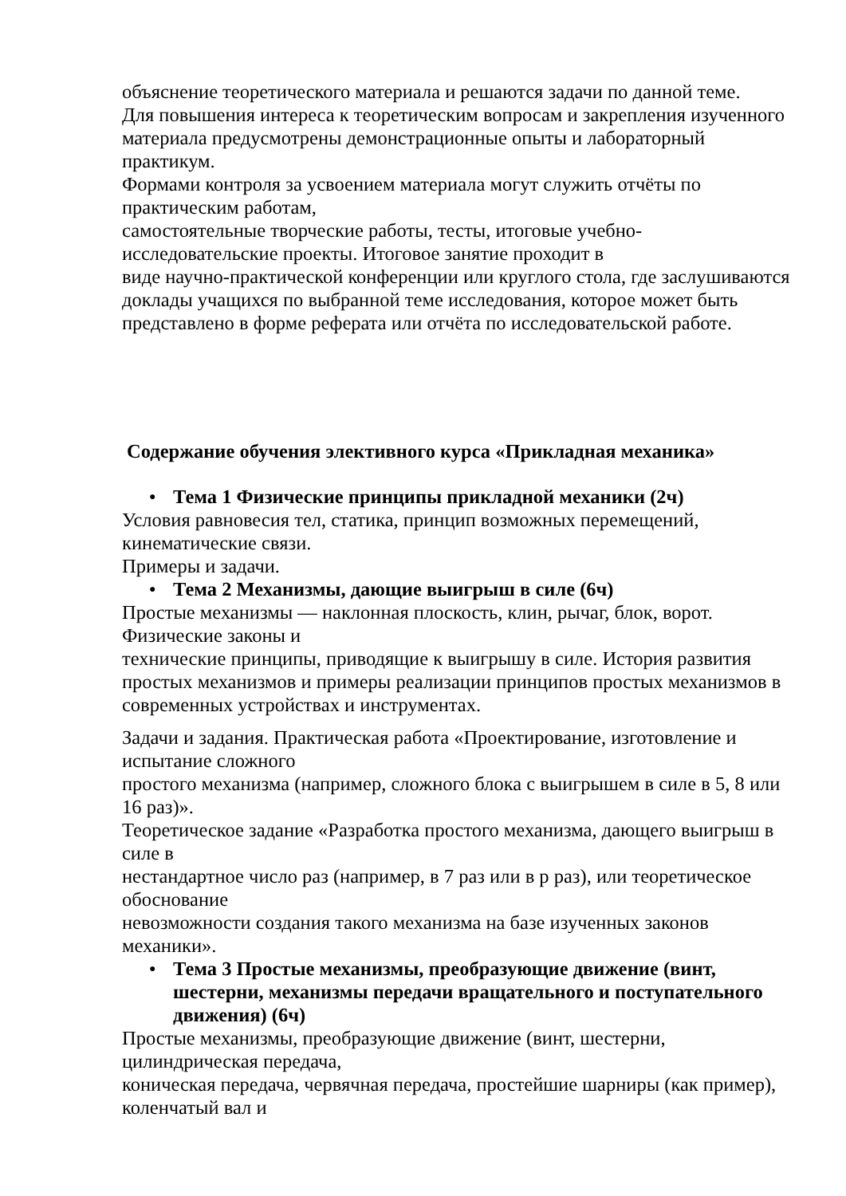объяснение теоретического материала и решаются задачи по данной теме.
Для повышения интереса к теоретическим вопросам и закрепления изученного материала предусмотрены демонстрационные опыты и лабораторный практикум.
Формами контроля за усвоением материала могут служить отчёты по практическим работам,
самостоятельные творческие работы, тесты, итоговые учебно-исследовательские проекты. Итоговое занятие проходит в
виде научно-практической конференции или круглого стола, где заслушиваются доклады учащихся по выбранной теме исследования, которое может быть представлено в форме реферата или отчёта по исследовательской работе.
Содержание обучения элективного курса «Прикладная механика»
● Тема 1 Физические принципы прикладной механики (2ч)
Условия равновесия тел, статика, принцип возможных перемещений, кинематические связи.
Примеры и задачи.
● Тема 2 Механизмы, дающие выигрыш в силе (6ч)
Простые механизмы — наклонная плоскость, клин, рычаг, блок, ворот. Физические законы и
технические принципы, приводящие к выигрышу в силе. История развития простых механизмов и примеры реализации принципов простых механизмов в современных устройствах и инструментах.
Задачи и задания. Практическая работа «Проектирование, изготовление и испытание сложного
простого механизма (например, сложного блока с выигрышем в силе в 5, 8 или 16 раз)».
Теоретическое задание «Разработка простого механизма, дающего выигрыш в силе в
нестандартное число раз (например, в 7 раз или в p раз), или теоретическое обоснование
невозможности создания такого механизма на базе изученных законов механики».
● Тема 3 Простые механизмы, преобразующие движение (винт, шестерни, механизмы передачи вращательного и поступательного движения) (6ч)
Простые механизмы, преобразующие движение (винт, шестерни, цилиндрическая передача,
коническая передача, червячная передача, простейшие шарниры (как пример), коленчатый вал и